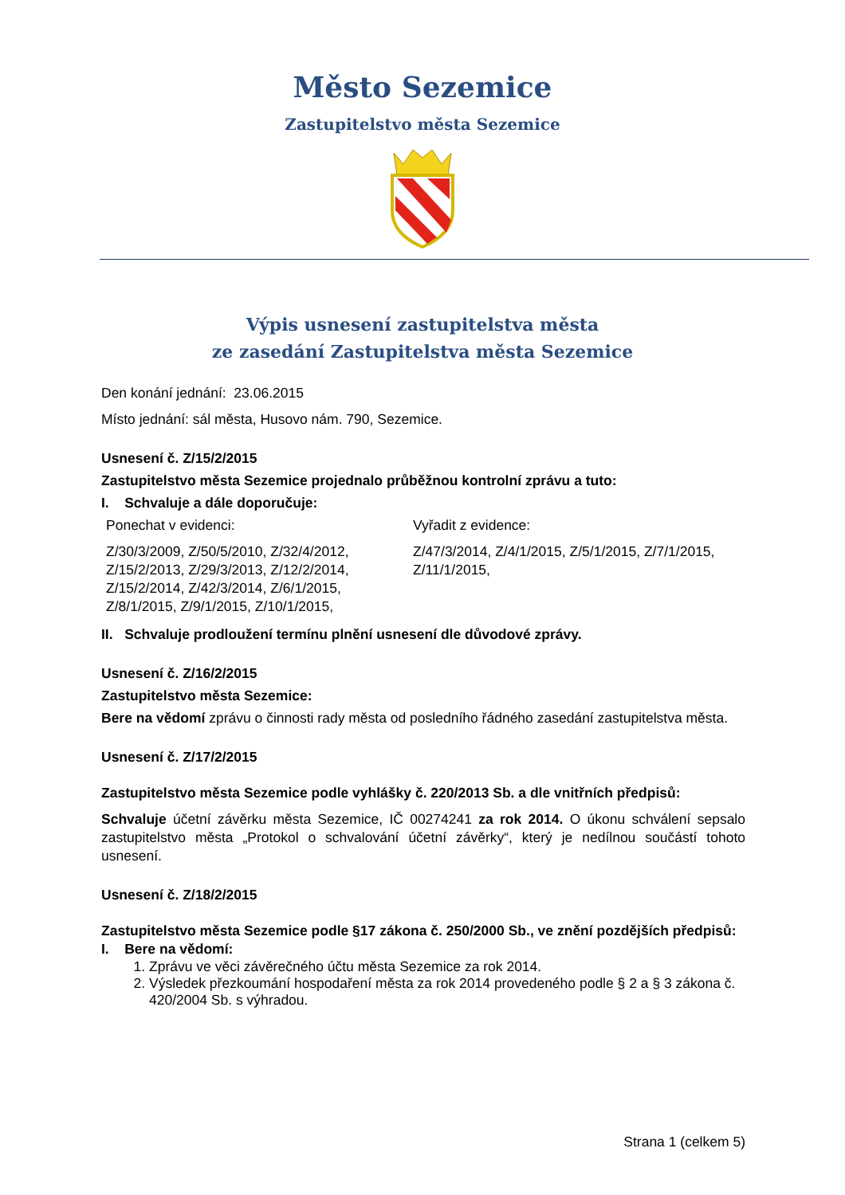Město Sezemice
Zastupitelstvo města Sezemice
Výpis usnesení zastupitelstva města
ze zasedání Zastupitelstva města Sezemice
Den konání jednání: 23.06.2015
Místo jednání: sál města, Husovo nám. 790, Sezemice.
Usnesení č. Z/15/2/2015
Zastupitelstvo města Sezemice projednalo průběžnou kontrolní zprávu a tuto:
I. Schvaluje a dále doporučuje:
Ponechat v evidenci:
Z/30/3/2009, Z/50/5/2010, Z/32/4/2012, Z/15/2/2013, Z/29/3/2013, Z/12/2/2014, Z/15/2/2014, Z/42/3/2014, Z/6/1/2015, Z/8/1/2015, Z/9/1/2015, Z/10/1/2015,
Vyřadit z evidence:
Z/47/3/2014, Z/4/1/2015, Z/5/1/2015, Z/7/1/2015, Z/11/1/2015,
II. Schvaluje prodloužení termínu plnění usnesení dle důvodové zprávy.
Usnesení č. Z/16/2/2015
Zastupitelstvo města Sezemice:
Bere na vědomí zprávu o činnosti rady města od posledního řádného zasedání zastupitelstva města.
Usnesení č. Z/17/2/2015
Zastupitelstvo města Sezemice podle vyhlášky č. 220/2013 Sb. a dle vnitřních předpisů:
Schvaluje účetní závěrku města Sezemice, IČ 00274241 za rok 2014. O úkonu schválení sepsalo zastupitelstvo města „Protokol o schvalování účetní závěrky“, který je nedílnou součástí tohoto usnesení.
Usnesení č. Z/18/2/2015
Zastupitelstvo města Sezemice podle §17 zákona č. 250/2000 Sb., ve znění pozdějších předpisů:
I. Bere na vědomí:
1. Zprávu ve věci závěrečného účtu města Sezemice za rok 2014.
2. Výsledek přezkoumání hospodaření města za rok 2014 provedeného podle § 2 a § 3 zákona č. 420/2004 Sb. s výhradou.
Strana 1 (celkem 5)